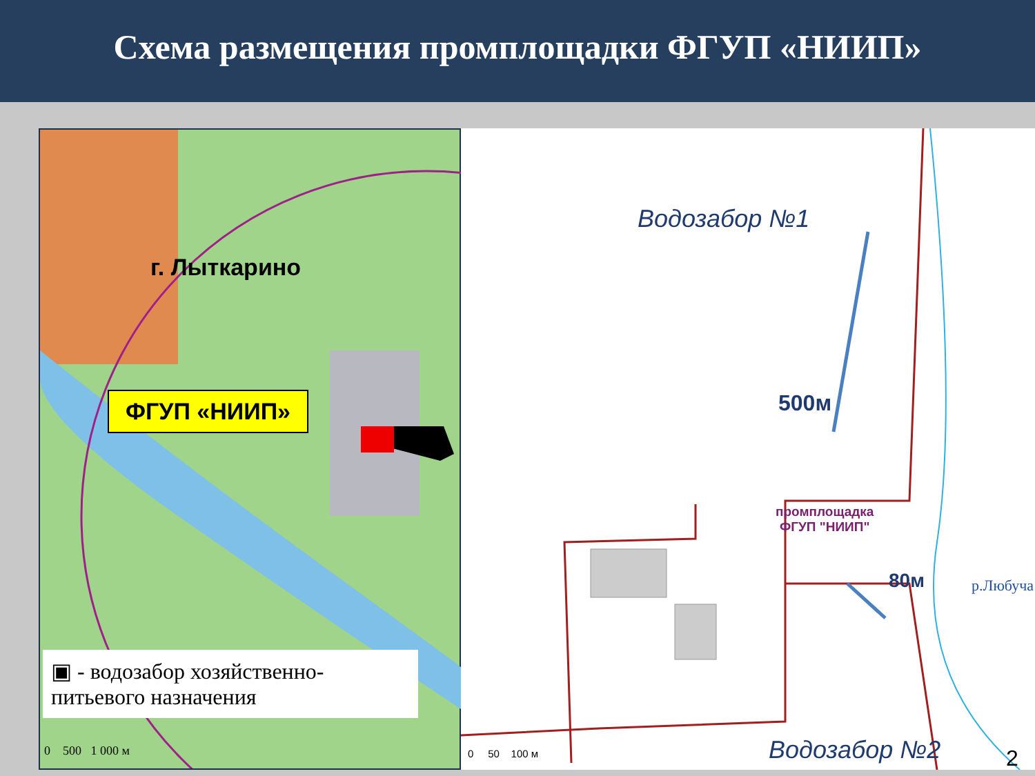Схема размещения промплощадки ФГУП «НИИП»
г. Лыткарино
ФГУП «НИИП»
▣ - водозабор хозяйственно-питьевого назначения
0 500 1 000 м
Водозабор №1
500м
промплощадка
ФГУП "НИИП"
80м р.Любуча
Водозабор №2
0 50 100 м 2